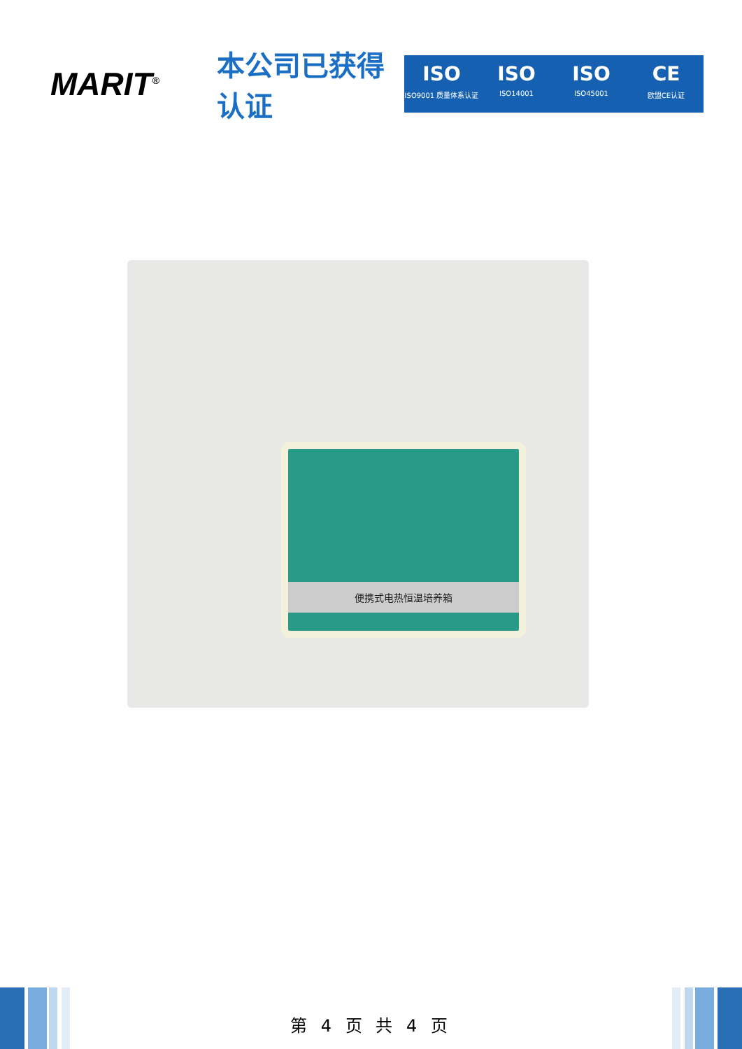MARIT<sup>®</sup>
本公司已获得认证
ISO
ISO9001 质量体系认证
ISO
ISO14001
ISO
ISO45001
CE
欧盟CE认证
便携式电热恒温培养箱
第 4 页 共 4 页